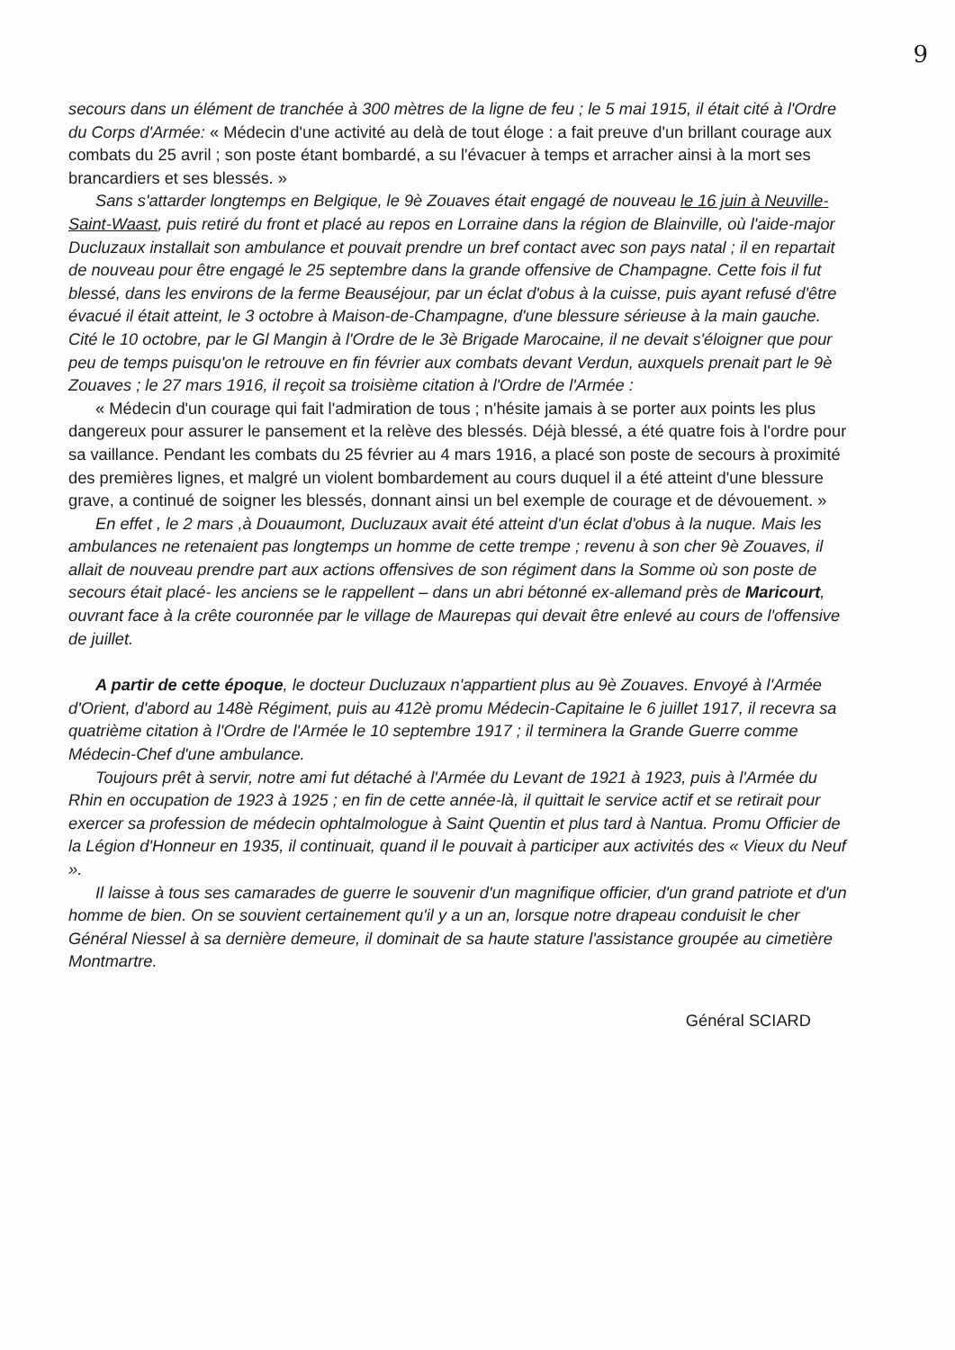9
secours dans un élément de tranchée à 300 mètres de la ligne de feu ; le 5 mai 1915, il était cité à l'Ordre du Corps d'Armée: « Médecin d'une activité au delà de tout éloge : a fait preuve d'un brillant courage aux combats du 25 avril ; son poste étant bombardé, a su l'évacuer à temps et arracher ainsi à la mort ses brancardiers et ses blessés. »
Sans s'attarder longtemps en Belgique, le 9è Zouaves était engagé de nouveau le 16 juin à Neuville-Saint-Waast, puis retiré du front et placé au repos en Lorraine dans la région de Blainville, où l'aide-major Ducluzaux installait son ambulance et pouvait prendre un bref contact avec son pays natal ; il en repartait de nouveau pour être engagé le 25 septembre dans la grande offensive de Champagne. Cette fois il fut blessé, dans les environs de la ferme Beauséjour, par un éclat d'obus à la cuisse, puis ayant refusé d'être évacué il était atteint, le 3 octobre à Maison-de-Champagne, d'une blessure sérieuse à la main gauche. Cité le 10 octobre, par le Gl Mangin à l'Ordre de le 3è Brigade Marocaine, il ne devait s'éloigner que pour peu de temps puisqu'on le retrouve en fin février aux combats devant Verdun, auxquels prenait part le 9è Zouaves ; le 27 mars 1916, il reçoit sa troisième citation à l'Ordre de l'Armée :
« Médecin d'un courage qui fait l'admiration de tous ; n'hésite jamais à se porter aux points les plus dangereux pour assurer le pansement et la relève des blessés. Déjà blessé, a été quatre fois à l'ordre pour sa vaillance. Pendant les combats du 25 février au 4 mars 1916, a placé son poste de secours à proximité des premières lignes, et malgré un violent bombardement au cours duquel il a été atteint d'une blessure grave, a continué de soigner les blessés, donnant ainsi un bel exemple de courage et de dévouement. »
En effet , le 2 mars ,à Douaumont, Ducluzaux avait été atteint d'un éclat d'obus à la nuque. Mais les ambulances ne retenaient pas longtemps un homme de cette trempe ; revenu à son cher 9è Zouaves, il allait de nouveau prendre part aux actions offensives de son régiment dans la Somme où son poste de secours était placé- les anciens se le rappellent – dans un abri bétonné ex-allemand près de Maricourt, ouvrant face à la crête couronnée par le village de Maurepas qui devait être enlevé au cours de l'offensive de juillet.
A partir de cette époque, le docteur Ducluzaux n'appartient plus au 9è Zouaves. Envoyé à l'Armée d'Orient, d'abord au 148è Régiment, puis au 412è promu Médecin-Capitaine le 6 juillet 1917, il recevra sa quatrième citation à l'Ordre de l'Armée le 10 septembre 1917 ; il terminera la Grande Guerre comme Médecin-Chef d'une ambulance.
Toujours prêt à servir, notre ami fut détaché à l'Armée du Levant de 1921 à 1923, puis à l'Armée du Rhin en occupation de 1923 à 1925 ; en fin de cette année-là, il quittait le service actif et se retirait pour exercer sa profession de médecin ophtalmologue à Saint Quentin et plus tard à Nantua. Promu Officier de la Légion d'Honneur en 1935, il continuait, quand il le pouvait à participer aux activités des « Vieux du Neuf ».
Il laisse à tous ses camarades de guerre le souvenir d'un magnifique officier, d'un grand patriote et d'un homme de bien. On se souvient certainement qu'il y a un an, lorsque notre drapeau conduisit le cher Général Niessel à sa dernière demeure, il dominait de sa haute stature l'assistance groupée au cimetière Montmartre.
Général SCIARD